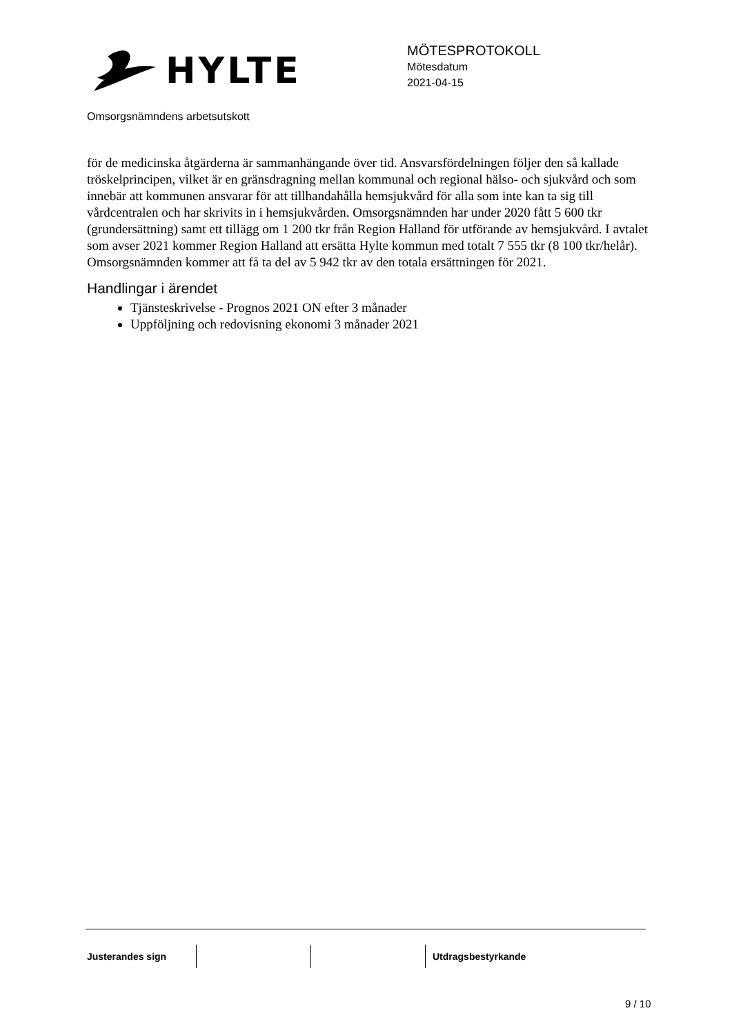HYLTE
MÖTESPROTOKOLL
Mötesdatum
2021-04-15
Omsorgsnämndens arbetsutskott
för de medicinska åtgärderna är sammanhängande över tid. Ansvarsfördelningen följer den så kallade tröskelprincipen, vilket är en gränsdragning mellan kommunal och regional hälso- och sjukvård och som innebär att kommunen ansvarar för att tillhandahålla hemsjukvård för alla som inte kan ta sig till vårdcentralen och har skrivits in i hemsjukvården. Omsorgsnämnden har under 2020 fått 5 600 tkr (grundersättning) samt ett tillägg om 1 200 tkr från Region Halland för utförande av hemsjukvård. I avtalet som avser 2021 kommer Region Halland att ersätta Hylte kommun med totalt 7 555 tkr (8 100 tkr/helår).
Omsorgsnämnden kommer att få ta del av 5 942 tkr av den totala ersättningen för 2021.
Handlingar i ärendet
Tjänsteskrivelse - Prognos 2021 ON efter 3 månader
Uppföljning och redovisning ekonomi 3 månader 2021
Justerandes sign Utdragsbestyrkande
9 / 10